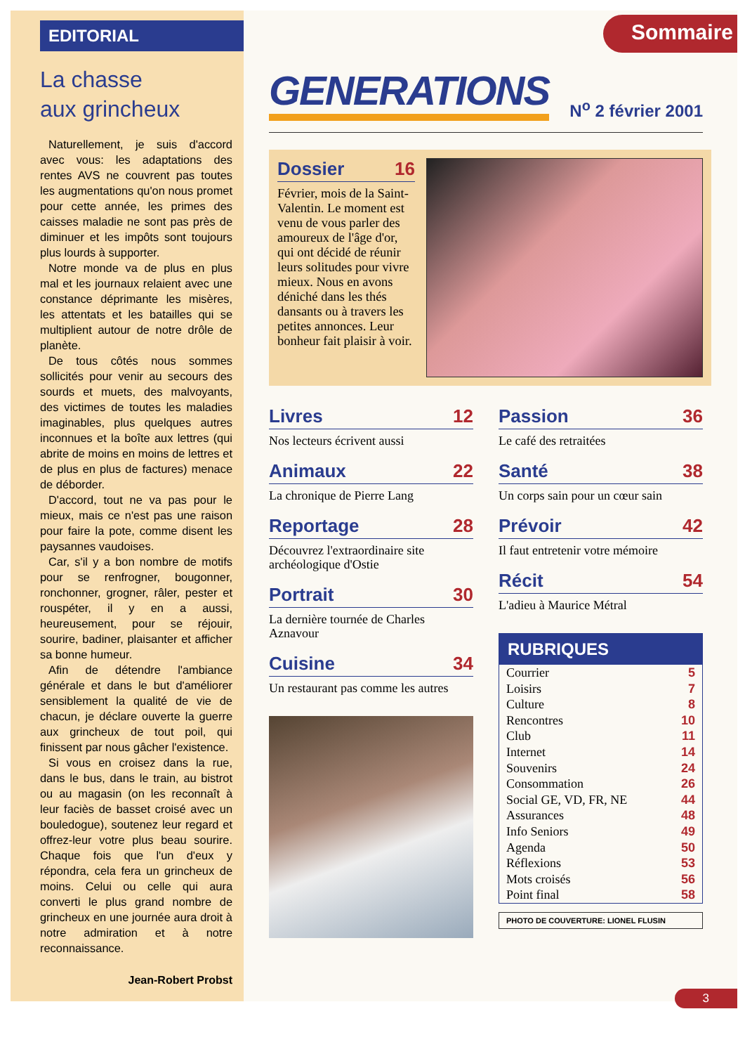EDITORIAL
La chasse
aux grincheux
Naturellement, je suis d'accord avec vous: les adaptations des rentes AVS ne couvrent pas toutes les augmentations qu'on nous promet pour cette année, les primes des caisses maladie ne sont pas près de diminuer et les impôts sont toujours plus lourds à supporter.
Notre monde va de plus en plus mal et les journaux relaient avec une constance déprimante les misères, les attentats et les batailles qui se multiplient autour de notre drôle de planète.
De tous côtés nous sommes sollicités pour venir au secours des sourds et muets, des malvoyants, des victimes de toutes les maladies imaginables, plus quelques autres inconnues et la boîte aux lettres (qui abrite de moins en moins de lettres et de plus en plus de factures) menace de déborder.
D'accord, tout ne va pas pour le mieux, mais ce n'est pas une raison pour faire la pote, comme disent les paysannes vaudoises.
Car, s'il y a bon nombre de motifs pour se renfrogner, bougonner, ronchonner, grogner, râler, pester et rouspéter, il y en a aussi, heureusement, pour se réjouir, sourire, badiner, plaisanter et afficher sa bonne humeur.
Afin de détendre l'ambiance générale et dans le but d'améliorer sensiblement la qualité de vie de chacun, je déclare ouverte la guerre aux grincheux de tout poil, qui finissent par nous gâcher l'existence.
Si vous en croisez dans la rue, dans le bus, dans le train, au bistrot ou au magasin (on les reconnaît à leur faciès de basset croisé avec un bouledogue), soutenez leur regard et offrez-leur votre plus beau sourire. Chaque fois que l'un d'eux y répondra, cela fera un grincheux de moins. Celui ou celle qui aura converti le plus grand nombre de grincheux en une journée aura droit à notre admiration et à notre reconnaissance.
Jean-Robert Probst
Sommaire
GENERATIONS N<sup>o</sup> 2 février 2001
Dossier 16
Février, mois de la Saint-Valentin. Le moment est venu de vous parler des amoureux de l'âge d'or, qui ont décidé de réunir leurs solitudes pour vivre mieux. Nous en avons déniché dans les thés dansants ou à travers les petites annonces. Leur bonheur fait plaisir à voir.
Livres 12
Nos lecteurs écrivent aussi
Animaux 22
La chronique de Pierre Lang
Reportage 28
Découvrez l'extraordinaire site archéologique d'Ostie
Portrait 30
La dernière tournée de Charles Aznavour
Cuisine 34
Un restaurant pas comme les autres
Passion 36
Le café des retraitées
Santé 38
Un corps sain pour un cœur sain
Prévoir 42
Il faut entretenir votre mémoire
Récit 54
L'adieu à Maurice Métral
RUBRIQUES
Courrier 5
Loisirs 7
Culture 8
Rencontres 10
Club 11
Internet 14
Souvenirs 24
Consommation 26
Social GE, VD, FR, NE 44
Assurances 48
Info Seniors 49
Agenda 50
Réflexions 53
Mots croisés 56
Point final 58
PHOTO DE COUVERTURE: LIONEL FLUSIN
3